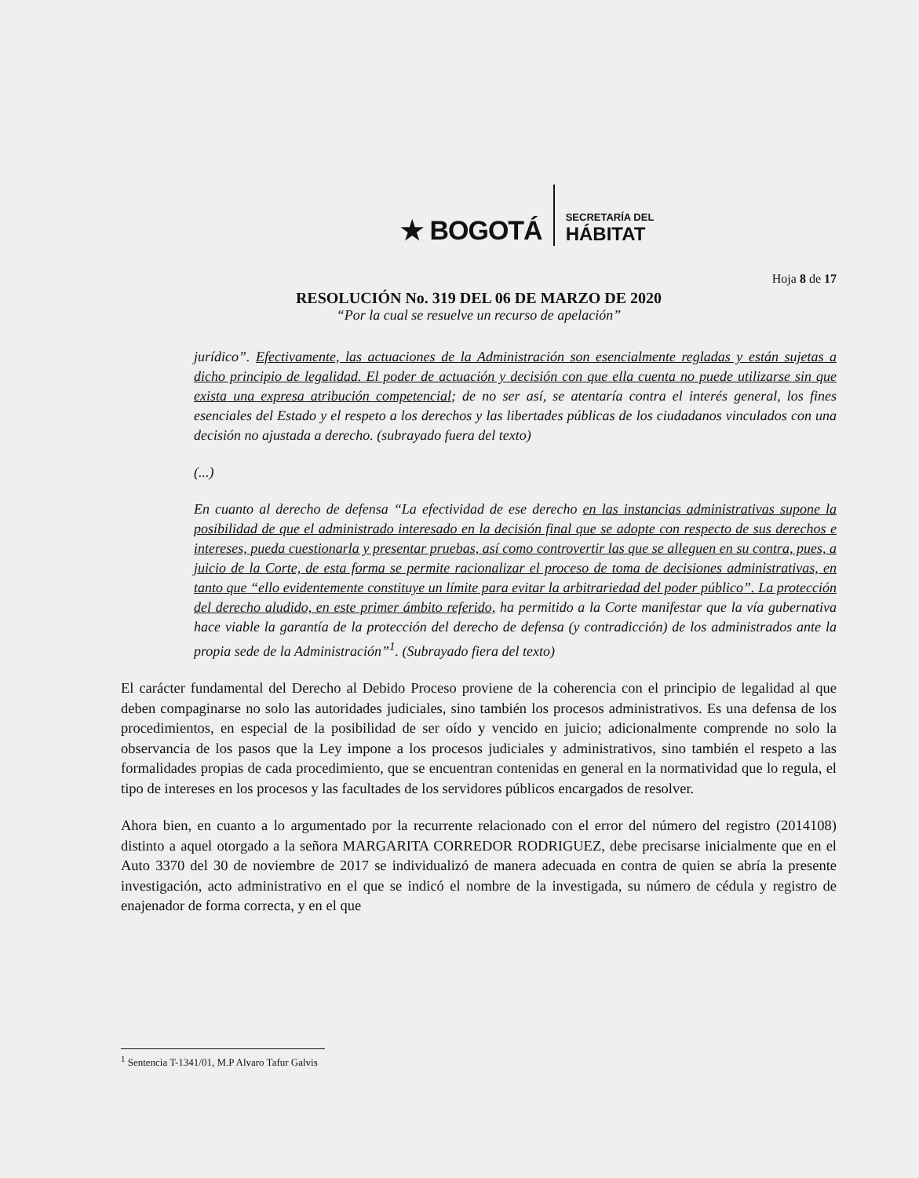★ BOGOTÁ
SECRETARÍA DEL
HÁBITAT
Hoja 8 de 17
RESOLUCIÓN No. 319 DEL 06 DE MARZO DE 2020
“Por la cual se resuelve un recurso de apelación”
jurídico”. Efectivamente, las actuaciones de la Administración son esencialmente regladas y están sujetas a dicho principio de legalidad. El poder de actuación y decisión con que ella cuenta no puede utilizarse sin que exista una expresa atribución competencial; de no ser así, se atentaría contra el interés general, los fines esenciales del Estado y el respeto a los derechos y las libertades públicas de los ciudadanos vinculados con una decisión no ajustada a derecho. (subrayado fuera del texto)
(...)
En cuanto al derecho de defensa “La efectividad de ese derecho en las instancias administrativas supone la posibilidad de que el administrado interesado en la decisión final que se adopte con respecto de sus derechos e intereses, pueda cuestionarla y presentar pruebas, así como controvertir las que se alleguen en su contra, pues, a juicio de la Corte, de esta forma se permite racionalizar el proceso de toma de decisiones administrativas, en tanto que “ello evidentemente constituye un límite para evitar la arbitrariedad del poder público”. La protección del derecho aludido, en este primer ámbito referido, ha permitido a la Corte manifestar que la vía gubernativa hace viable la garantía de la protección del derecho de defensa (y contradicción) de los administrados ante la propia sede de la Administración”<sup>1</sup>. (Subrayado fiera del texto)
El carácter fundamental del Derecho al Debido Proceso proviene de la coherencia con el principio de legalidad al que deben compaginarse no solo las autoridades judiciales, sino también los procesos administrativos. Es una defensa de los procedimientos, en especial de la posibilidad de ser oído y vencido en juicio; adicionalmente comprende no solo la observancia de los pasos que la Ley impone a los procesos judiciales y administrativos, sino también el respeto a las formalidades propias de cada procedimiento, que se encuentran contenidas en general en la normatividad que lo regula, el tipo de intereses en los procesos y las facultades de los servidores públicos encargados de resolver.
Ahora bien, en cuanto a lo argumentado por la recurrente relacionado con el error del número del registro (2014108) distinto a aquel otorgado a la señora MARGARITA CORREDOR RODRIGUEZ, debe precisarse inicialmente que en el Auto 3370 del 30 de noviembre de 2017 se individualizó de manera adecuada en contra de quien se abría la presente investigación, acto administrativo en el que se indicó el nombre de la investigada, su número de cédula y registro de enajenador de forma correcta, y en el que
<sup>1</sup> Sentencia T-1341/01, M.P Alvaro Tafur Galvis